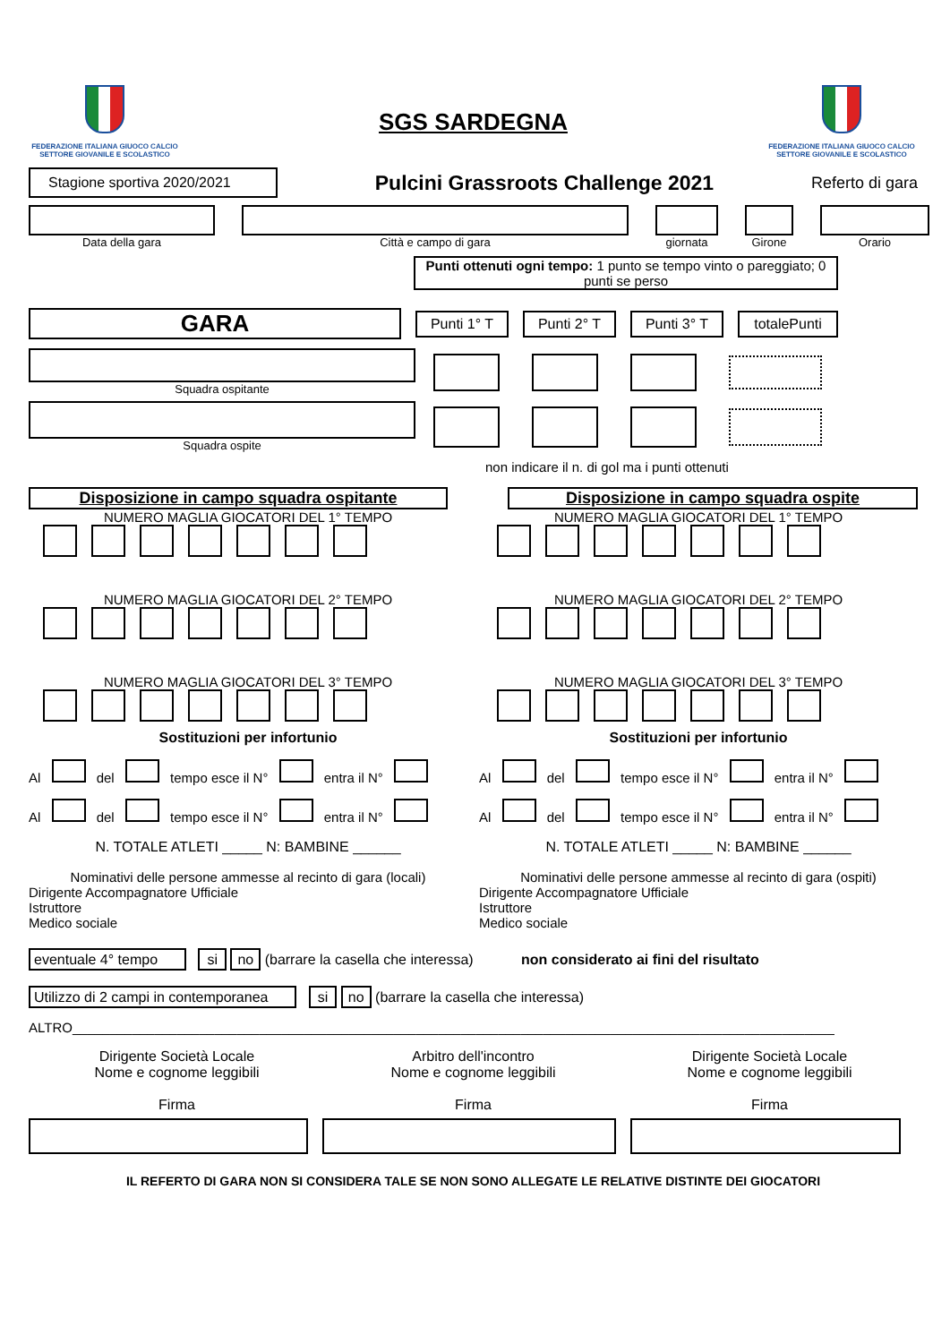FEDERAZIONE ITALIANA GIUOCO CALCIO
SETTORE GIOVANILE E SCOLASTICO
SGS SARDEGNA
FEDERAZIONE ITALIANA GIUOCO CALCIO
SETTORE GIOVANILE E SCOLASTICO
Stagione sportiva 2020/2021
Pulcini Grassroots Challenge 2021
Referto di gara
Data della gara Città e campo di gara giornata Girone Orario
Punti ottenuti ogni tempo: 1 punto se tempo vinto o pareggiato; 0 punti se perso
GARA
Punti 1° T Punti 2° T Punti 3° T totalePunti
Squadra ospitante
Squadra ospite
non indicare il n. di gol ma i punti ottenuti
Disposizione in campo squadra ospitante
NUMERO MAGLIA GIOCATORI DEL 1° TEMPO
NUMERO MAGLIA GIOCATORI DEL 2° TEMPO
NUMERO MAGLIA GIOCATORI DEL 3° TEMPO
Sostituzioni per infortunio
Al del tempo esce il N° entra il N°
Al del tempo esce il N° entra il N°
N. TOTALE ATLETI _____ N: BAMBINE ______
Nominativi delle persone ammesse al recinto di gara (locali)
Dirigente Accompagnatore Ufficiale
Istruttore
Medico sociale
Disposizione in campo squadra ospite
NUMERO MAGLIA GIOCATORI DEL 1° TEMPO
NUMERO MAGLIA GIOCATORI DEL 2° TEMPO
NUMERO MAGLIA GIOCATORI DEL 3° TEMPO
Sostituzioni per infortunio
Al del tempo esce il N° entra il N°
Al del tempo esce il N° entra il N°
N. TOTALE ATLETI _____ N: BAMBINE ______
Nominativi delle persone ammesse al recinto di gara (ospiti)
Dirigente Accompagnatore Ufficiale
Istruttore
Medico sociale
eventuale 4° tempo si no (barrare la casella che interessa) non considerato ai fini del risultato
Utilizzo di 2 campi in contemporanea si no (barrare la casella che interessa)
ALTRO______________________________________________________________________________________________________
Dirigente Società Locale
Nome e cognome leggibili
Firma
Arbitro dell'incontro
Nome e cognome leggibili
Firma
Dirigente Società Locale
Nome e cognome leggibili
Firma
IL REFERTO DI GARA NON SI CONSIDERA TALE SE NON SONO ALLEGATE LE RELATIVE DISTINTE DEI GIOCATORI